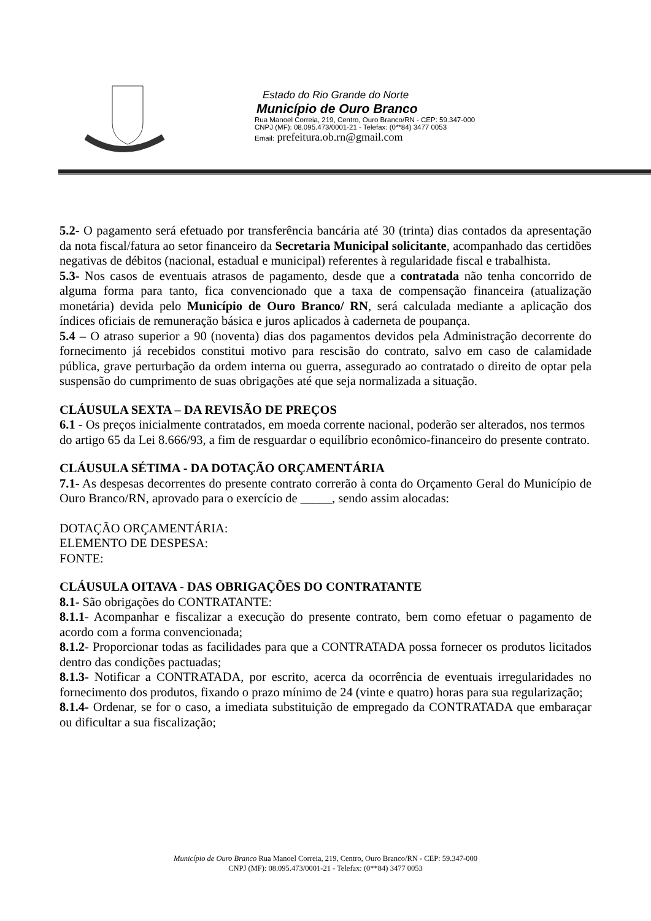Estado do Rio Grande do Norte
Município de Ouro Branco
Rua Manoel Correia, 219, Centro, Ouro Branco/RN - CEP: 59.347-000
CNPJ (MF): 08.095.473/0001-21 - Telefax: (0**84) 3477 0053
Email: prefeitura.ob.rn@gmail.com
5.2- O pagamento será efetuado por transferência bancária até 30 (trinta) dias contados da apresentação da nota fiscal/fatura ao setor financeiro da Secretaria Municipal solicitante, acompanhado das certidões negativas de débitos (nacional, estadual e municipal) referentes à regularidade fiscal e trabalhista.
5.3- Nos casos de eventuais atrasos de pagamento, desde que a contratada não tenha concorrido de alguma forma para tanto, fica convencionado que a taxa de compensação financeira (atualização monetária) devida pelo Município de Ouro Branco/ RN, será calculada mediante a aplicação dos índices oficiais de remuneração básica e juros aplicados à caderneta de poupança.
5.4 – O atraso superior a 90 (noventa) dias dos pagamentos devidos pela Administração decorrente do fornecimento já recebidos constitui motivo para rescisão do contrato, salvo em caso de calamidade pública, grave perturbação da ordem interna ou guerra, assegurado ao contratado o direito de optar pela suspensão do cumprimento de suas obrigações até que seja normalizada a situação.
CLÁUSULA SEXTA – DA REVISÃO DE PREÇOS
6.1 - Os preços inicialmente contratados, em moeda corrente nacional, poderão ser alterados, nos termos do artigo 65 da Lei 8.666/93, a fim de resguardar o equilíbrio econômico-financeiro do presente contrato.
CLÁUSULA SÉTIMA - DA DOTAÇÃO ORÇAMENTÁRIA
7.1- As despesas decorrentes do presente contrato correrão à conta do Orçamento Geral do Município de Ouro Branco/RN, aprovado para o exercício de _____, sendo assim alocadas:
DOTAÇÃO ORÇAMENTÁRIA:
ELEMENTO DE DESPESA:
FONTE:
CLÁUSULA OITAVA - DAS OBRIGAÇÕES DO CONTRATANTE
8.1- São obrigações do CONTRATANTE:
8.1.1- Acompanhar e fiscalizar a execução do presente contrato, bem como efetuar o pagamento de acordo com a forma convencionada;
8.1.2- Proporcionar todas as facilidades para que a CONTRATADA possa fornecer os produtos licitados dentro das condições pactuadas;
8.1.3- Notificar a CONTRATADA, por escrito, acerca da ocorrência de eventuais irregularidades no fornecimento dos produtos, fixando o prazo mínimo de 24 (vinte e quatro) horas para sua regularização;
8.1.4- Ordenar, se for o caso, a imediata substituição de empregado da CONTRATADA que embaraçar ou dificultar a sua fiscalização;
Município de Ouro Branco Rua Manoel Correia, 219, Centro, Ouro Branco/RN - CEP: 59.347-000
CNPJ (MF): 08.095.473/0001-21 - Telefax: (0**84) 3477 0053